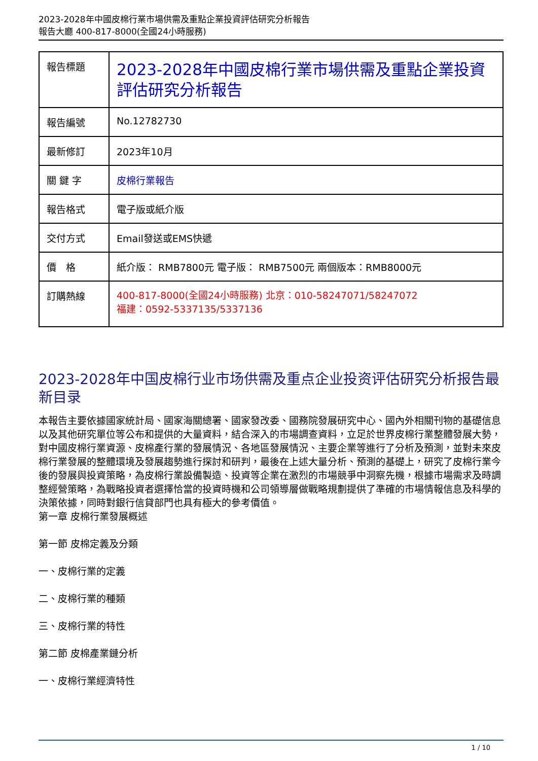2023-2028年中國皮棉行業市場供需及重點企業投資評估研究分析報告
報告大廳 400-817-8000(全國24小時服務)
| 報告標題 | 2023-2028年中國皮棉行業市場供需及重點企業投資評估研究分析報告 |
| 報告編號 | No.12782730 |
| 最新修訂 | 2023年10月 |
| 關 鍵 字 | 皮棉行業報告 |
| 報告格式 | 電子版或紙介版 |
| 交付方式 | Email發送或EMS快遞 |
| 價 格 | 紙介版： RMB7800元 電子版： RMB7500元 兩個版本：RMB8000元 |
| 訂購熱線 | 400-817-8000(全國24小時服務) 北京：010-58247071/58247072 福建：0592-5337135/5337136 |
2023-2028年中国皮棉行业市场供需及重点企业投资评估研究分析报告最新目录
本報告主要依據國家統計局、國家海關總署、國家發改委、國務院發展研究中心、國內外相關刊物的基礎信息以及其他研究單位等公布和提供的大量資料，結合深入的市場調查資料，立足於世界皮棉行業整體發展大勢，對中國皮棉行業資源、皮棉產行業的發展情況、各地區發展情況、主要企業等進行了分析及預測，並對未來皮棉行業發展的整體環境及發展趨勢進行探討和研判，最後在上述大量分析、預測的基礎上，研究了皮棉行業今後的發展與投資策略，為皮棉行業設備製造、投資等企業在激烈的市場競爭中洞察先機，根據市場需求及時調整經營策略，為戰略投資者選擇恰當的投資時機和公司領導層做戰略規劃提供了準確的市場情報信息及科學的決策依據，同時對銀行信貸部門也具有極大的參考價值。
第一章 皮棉行業發展概述
第一節 皮棉定義及分類
一、皮棉行業的定義
二、皮棉行業的種類
三、皮棉行業的特性
第二節 皮棉產業鏈分析
一、皮棉行業經濟特性
1 / 10